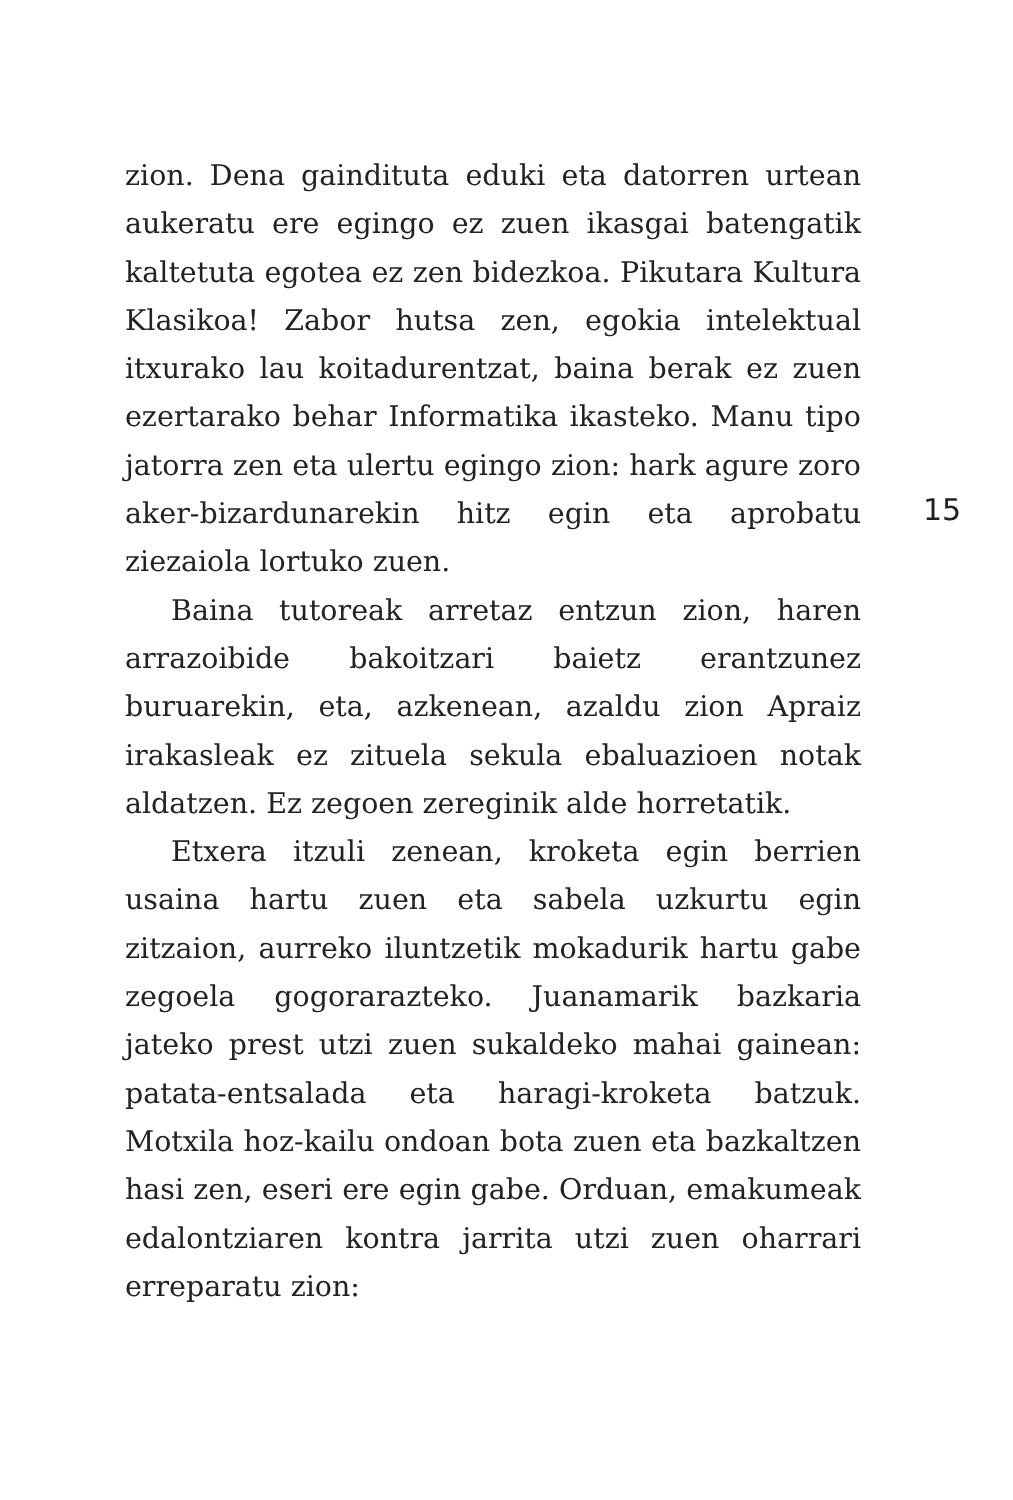zion. Dena gaindituta eduki eta datorren urtean aukeratu ere egingo ez zuen ikasgai batengatik kaltetuta egotea ez zen bidezkoa. Pikutara Kultura Klasikoa! Zabor hutsa zen, egokia intelektual itxurako lau koitadurentzat, baina berak ez zuen ezertarako behar Informatika ikasteko. Manu tipo jatorra zen eta ulertu egingo zion: hark agure zoro aker-bizardunarekin hitz egin eta aprobatu ziezaiola lortuko zuen.
Baina tutoreak arretaz entzun zion, haren arrazoibide bakoitzari baietz erantzunez buruarekin, eta, azkenean, azaldu zion Apraiz irakasleak ez zituela sekula ebaluazioen notak aldatzen. Ez zegoen zereginik alde horretatik.
Etxera itzuli zenean, kroketa egin berrien usaina hartu zuen eta sabela uzkurtu egin zitzaion, aurreko iluntzetik mokadurik hartu gabe zegoela gogorarazteko. Juanamarik bazkaria jateko prest utzi zuen sukaldeko mahai gainean: patata-entsalada eta haragi-kroketa batzuk. Motxila hoz-kailu ondoan bota zuen eta bazkaltzen hasi zen, eseri ere egin gabe. Orduan, emakumeak edalontziaren kontra jarrita utzi zuen oharrari erreparatu zion:
15